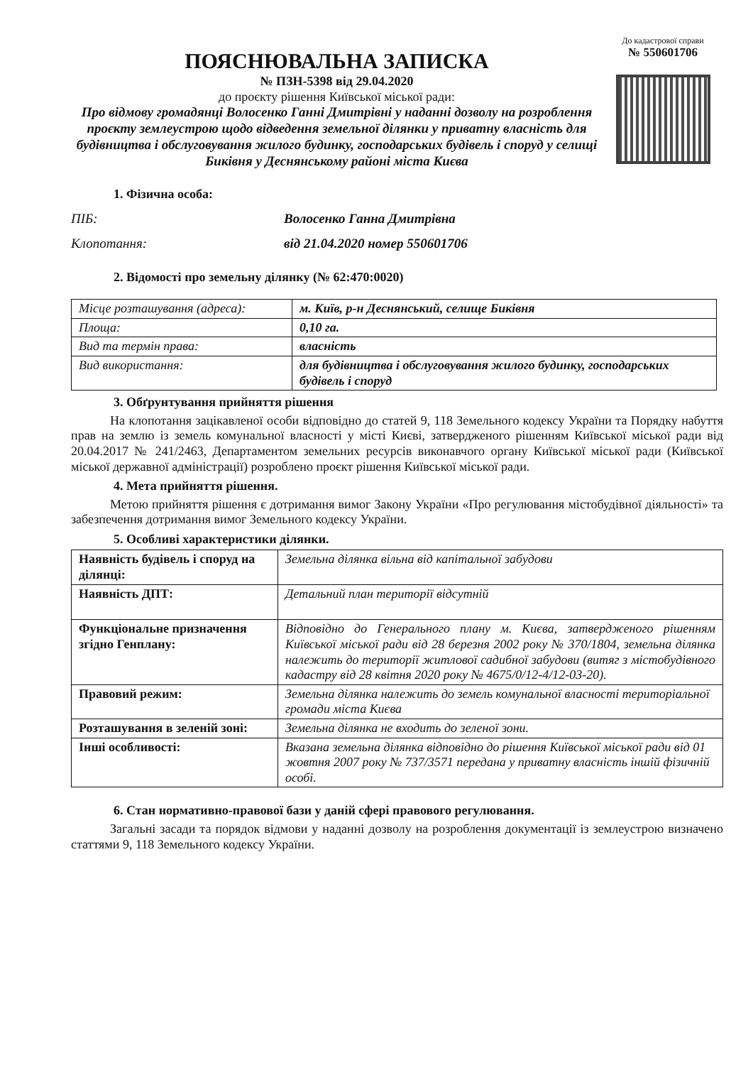ПОЯСНЮВАЛЬНА ЗАПИСКА
№ ПЗН-5398 від 29.04.2020
до проєкту рішення Київської міської ради:
Про відмову громадянці Волосенко Ганні Дмитрівні у наданні дозволу на розроблення проєкту землеустрою щодо відведення земельної ділянки у приватну власність для будівництва і обслуговування жилого будинку, господарських будівель і споруд у селищі Биківня у Деснянському районі міста Києва
До кадастрової справи
№ 550601706
1. Фізична особа:
ПІБ: Волосенко Ганна Дмитрівна
Клопотання: від 21.04.2020 номер 550601706
2. Відомості про земельну ділянку (№ 62:470:0020)
| Місце розташування (адреса): | м. Київ, р-н Деснянський, селище Биківня |
| Площа: | 0,10 га. |
| Вид та термін права: | власність |
| Вид використання: | для будівництва і обслуговування жилого будинку, господарських будівель і споруд |
3. Обґрунтування прийняття рішення
На клопотання зацікавленої особи відповідно до статей 9, 118 Земельного кодексу України та Порядку набуття прав на землю із земель комунальної власності у місті Києві, затвердженого рішенням Київської міської ради від 20.04.2017 № 241/2463, Департаментом земельних ресурсів виконавчого органу Київської міської ради (Київської міської державної адміністрації) розроблено проєкт рішення Київської міської ради.
4. Мета прийняття рішення.
Метою прийняття рішення є дотримання вимог Закону України «Про регулювання містобудівної діяльності» та забезпечення дотримання вимог Земельного кодексу України.
5. Особливі характеристики ділянки.
| Наявність будівель і споруд на ділянці: | Земельна ділянка вільна від капітальної забудови |
| Наявність ДПТ: | Детальний план території відсутній |
| Функціональне призначення згідно Генплану: | Відповідно до Генерального плану м. Києва, затвердженого рішенням Київської міської ради від 28 березня 2002 року № 370/1804, земельна ділянка належить до території житлової садибної забудови (витяг з містобудівного кадастру від 28 квітня 2020 року № 4675/0/12-4/12-03-20). |
| Правовий режим: | Земельна ділянка належить до земель комунальної власності територіальної громади міста Києва |
| Розташування в зеленій зоні: | Земельна ділянка не входить до зеленої зони. |
| Інші особливості: | Вказана земельна ділянка відповідно до рішення Київської міської ради від 01 жовтня 2007 року № 737/3571 передана у приватну власність іншій фізичній особі. |
6. Стан нормативно-правової бази у даній сфері правового регулювання.
Загальні засади та порядок відмови у наданні дозволу на розроблення документації із землеустрою визначено статтями 9, 118 Земельного кодексу України.